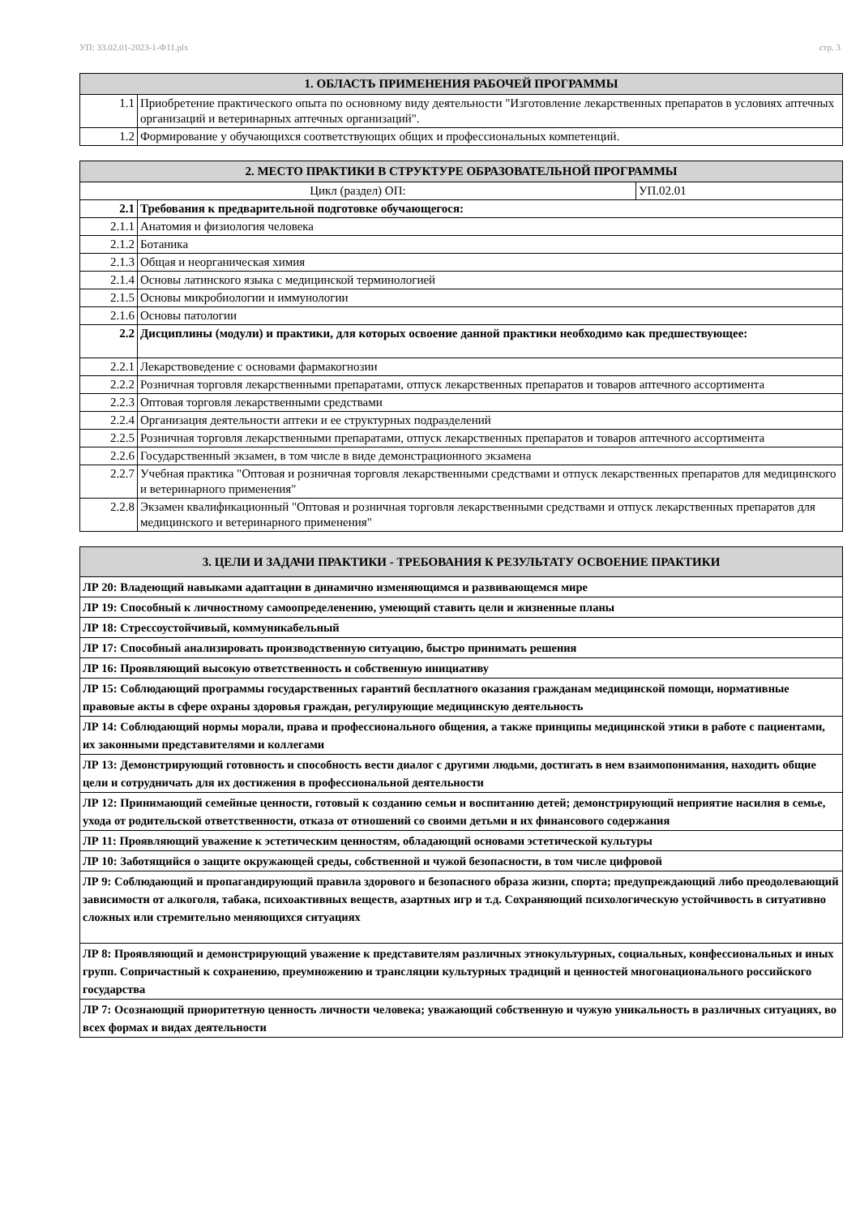УП: 33.02.01-2023-1-Ф11.plx стр. 3
| 1. ОБЛАСТЬ ПРИМЕНЕНИЯ РАБОЧЕЙ ПРОГРАММЫ | |
| --- | --- |
| 1.1 | Приобретение практического опыта по основному виду деятельности "Изготовление лекарственных препаратов в условиях аптечных организаций и ветеринарных аптечных организаций". |
| 1.2 | Формирование у обучающихся соответствующих общих и профессиональных компетенций. |
| 2. МЕСТО ПРАКТИКИ В СТРУКТУРЕ ОБРАЗОВАТЕЛЬНОЙ ПРОГРАММЫ | | |
| --- | --- | --- |
| Цикл (раздел) ОП: | | УП.02.01 |
| 2.1 | Требования к предварительной подготовке обучающегося: | |
| 2.1.1 | Анатомия и физиология человека | |
| 2.1.2 | Ботаника | |
| 2.1.3 | Общая и неорганическая химия | |
| 2.1.4 | Основы латинского языка с медицинской терминологией | |
| 2.1.5 | Основы микробиологии и иммунологии | |
| 2.1.6 | Основы патологии | |
| 2.2 | Дисциплины (модули) и практики, для которых освоение данной практики необходимо как предшествующее: | |
| 2.2.1 | Лекарствоведение с основами фармакогнозии | |
| 2.2.2 | Розничная торговля лекарственными препаратами, отпуск лекарственных препаратов и товаров аптечного ассортимента | |
| 2.2.3 | Оптовая торговля лекарственными средствами | |
| 2.2.4 | Организация деятельности аптеки и ее структурных подразделений | |
| 2.2.5 | Розничная торговля лекарственными препаратами, отпуск лекарственных препаратов и товаров аптечного ассортимента | |
| 2.2.6 | Государственный экзамен, в том числе в виде демонстрационного экзамена | |
| 2.2.7 | Учебная практика "Оптовая и розничная торговля лекарственными средствами и отпуск лекарственных препаратов для медицинского и ветеринарного применения" | |
| 2.2.8 | Экзамен квалификационный "Оптовая и розничная торговля лекарственными средствами и отпуск лекарственных препаратов для медицинского и ветеринарного применения" | |
| 3. ЦЕЛИ И ЗАДАЧИ ПРАКТИКИ - ТРЕБОВАНИЯ К РЕЗУЛЬТАТУ ОСВОЕНИЕ ПРАКТИКИ |
| --- |
| ЛР 20: Владеющий навыками адаптации в динамично изменяющимся и развивающемся мире |
| ЛР 19: Способный к личностному самоопределенению, умеющий ставить цели и жизненные планы |
| ЛР 18: Стрессоустойчивый, коммуникабельный |
| ЛР 17: Способный анализировать производственную ситуацию, быстро принимать решения |
| ЛР 16: Проявляющий высокую ответственность и собственную инициативу |
| ЛР 15: Соблюдающий программы государственных гарантий бесплатного оказания гражданам медицинской помощи, нормативные правовые акты в сфере охраны здоровья граждан, регулирующие медицинскую деятельность |
| ЛР 14: Соблюдающий нормы морали, права и профессионального общения, а также принципы медицинской этики в работе с пациентами, их законными представителями и коллегами |
| ЛР 13: Демонстрирующий готовность и способность вести диалог с другими людьми, достигать в нем взаимопонимания, находить общие цели и сотрудничать для их достижения в профессиональной деятельности |
| ЛР 12: Принимающий семейные ценности, готовый к созданию семьи и воспитанию детей; демонстрирующий неприятие насилия в семье, ухода от родительской ответственности, отказа от отношений со своими детьми и их финансового содержания |
| ЛР 11: Проявляющий уважение к эстетическим ценностям, обладающий основами эстетической культуры |
| ЛР 10: Заботящийся о защите окружающей среды, собственной и чужой безопасности, в том числе цифровой |
| ЛР 9: Соблюдающий и пропагандирующий правила здорового и безопасного образа жизни, спорта; предупреждающий либо преодолевающий зависимости от алкоголя, табака, психоактивных веществ, азартных игр и т.д. Сохраняющий психологическую устойчивость в ситуативно сложных или стремительно меняющихся ситуациях |
| ЛР 8: Проявляющий и демонстрирующий уважение к представителям различных этнокультурных, социальных, конфессиональных и иных групп. Сопричастный к сохранению, преумножению и трансляции культурных традиций и ценностей многонационального российского государства |
| ЛР 7: Осознающий приоритетную ценность личности человека; уважающий собственную и чужую уникальность в различных ситуациях, во всех формах и видах деятельности |